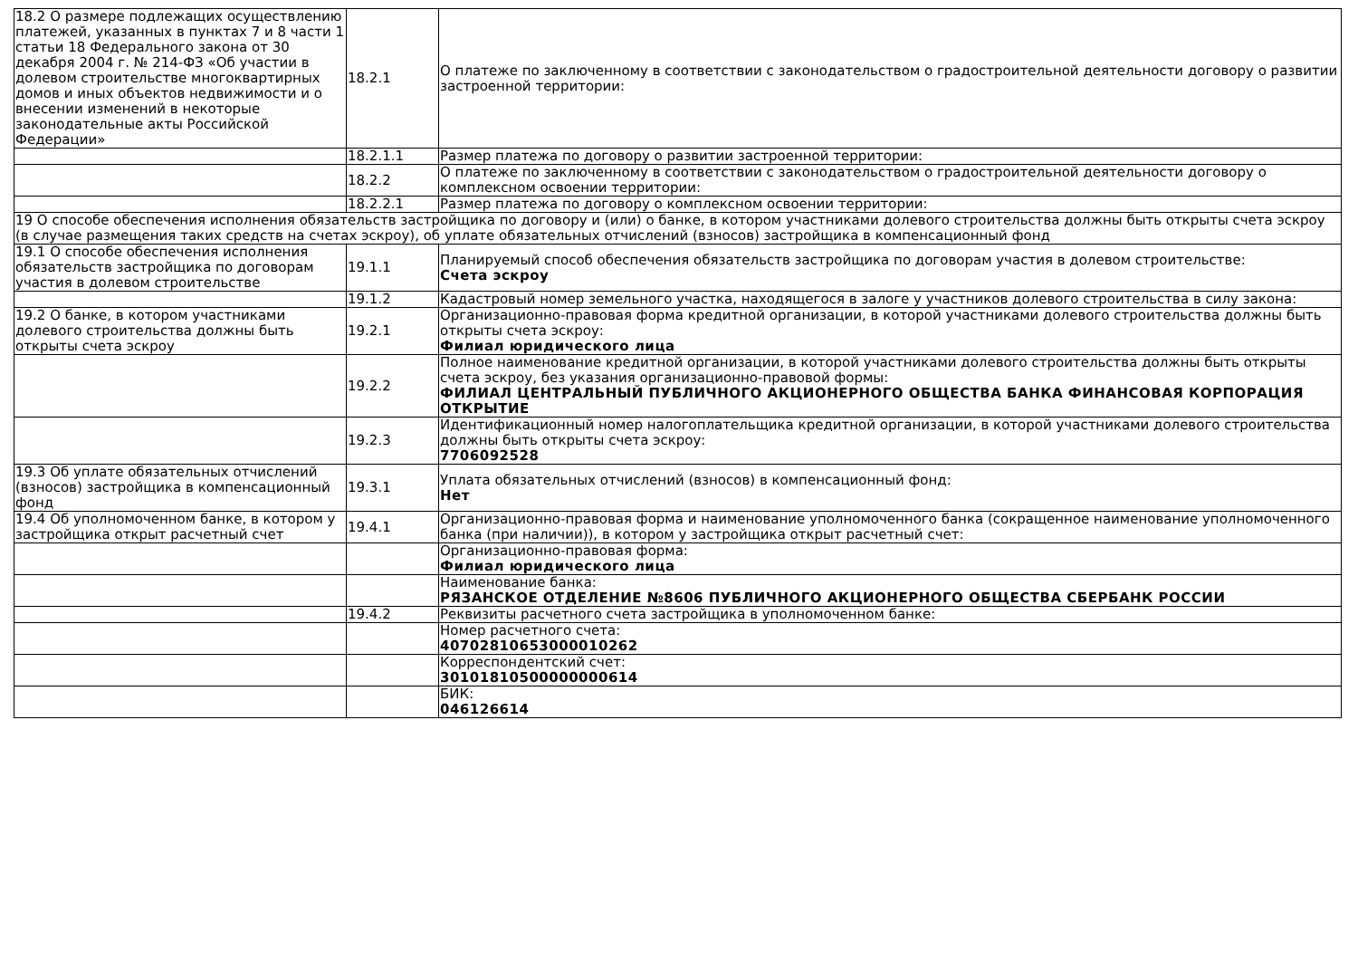| 18.2 О размере подлежащих осуществлению платежей, указанных в пунктах 7 и 8 части 1 статьи 18 Федерального закона от 30 декабря 2004 г. № 214-ФЗ «Об участии в долевом строительстве многоквартирных домов и иных объектов недвижимости и о внесении изменений в некоторые законодательные акты Российской Федерации» | 18.2.1 | О платеже по заключенному в соответствии с законодательством о градостроительной деятельности договору о развитии застроенной территории: |
| | 18.2.1.1 | Размер платежа по договору о развитии застроенной территории: |
| | 18.2.2 | О платеже по заключенному в соответствии с законодательством о градостроительной деятельности договору о комплексном освоении территории: |
| | 18.2.2.1 | Размер платежа по договору о комплексном освоении территории: |
| 19 О способе обеспечения исполнения обязательств застройщика по договору и (или) о банке, в котором участниками долевого строительства должны быть открыты счета эскроу (в случае размещения таких средств на счетах эскроу), об уплате обязательных отчислений (взносов) застройщика в компенсационный фонд | | |
| 19.1 О способе обеспечения исполнения обязательств застройщика по договорам участия в долевом строительстве | 19.1.1 | Планируемый способ обеспечения обязательств застройщика по договорам участия в долевом строительстве: Счета эскроу |
| | 19.1.2 | Кадастровый номер земельного участка, находящегося в залоге у участников долевого строительства в силу закона: |
| 19.2 О банке, в котором участниками долевого строительства должны быть открыты счета эскроу | 19.2.1 | Организационно-правовая форма кредитной организации, в которой участниками долевого строительства должны быть открыты счета эскроу: Филиал юридического лица |
| | 19.2.2 | Полное наименование кредитной организации, в которой участниками долевого строительства должны быть открыты счета эскроу, без указания организационно-правовой формы: ФИЛИАЛ ЦЕНТРАЛЬНЫЙ ПУБЛИЧНОГО АКЦИОНЕРНОГО ОБЩЕСТВА БАНКА ФИНАНСОВАЯ КОРПОРАЦИЯ ОТКРЫТИЕ |
| | 19.2.3 | Идентификационный номер налогоплательщика кредитной организации, в которой участниками долевого строительства должны быть открыты счета эскроу: 7706092528 |
| 19.3 Об уплате обязательных отчислений (взносов) застройщика в компенсационный фонд | 19.3.1 | Уплата обязательных отчислений (взносов) в компенсационный фонд: Нет |
| 19.4 Об уполномоченном банке, в котором у застройщика открыт расчетный счет | 19.4.1 | Организационно-правовая форма и наименование уполномоченного банка (сокращенное наименование уполномоченного банка (при наличии)), в котором у застройщика открыт расчетный счет: |
| | | Организационно-правовая форма: Филиал юридического лица |
| | | Наименование банка: РЯЗАНСКОЕ ОТДЕЛЕНИЕ №8606 ПУБЛИЧНОГО АКЦИОНЕРНОГО ОБЩЕСТВА СБЕРБАНК РОССИИ |
| | 19.4.2 | Реквизиты расчетного счета застройщика в уполномоченном банке: |
| | | Номер расчетного счета: 40702810653000010262 |
| | | Корреспондентский счет: 30101810500000000614 |
| | | БИК: 046126614 |